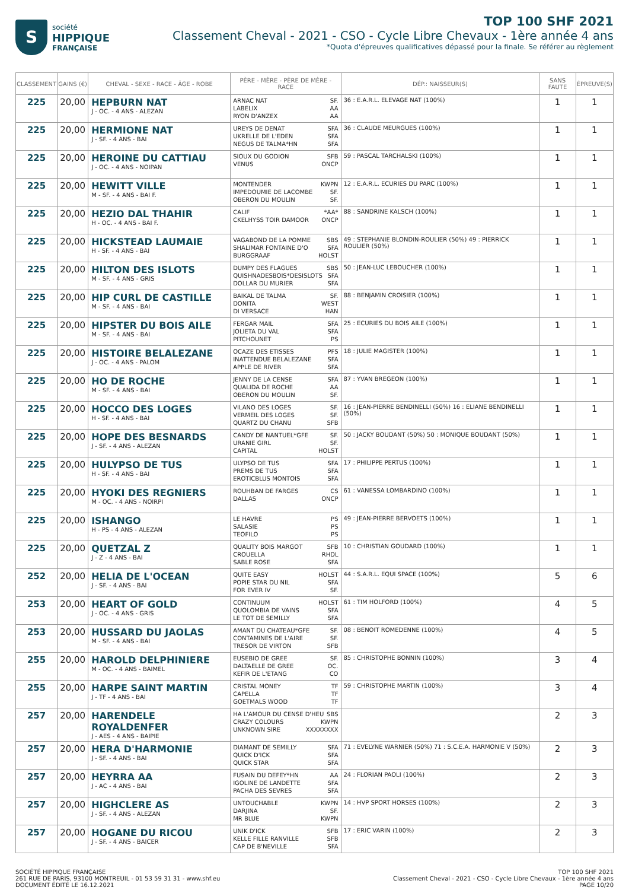S
société
HIPPIQUE
FRANÇAISE
TOP 100 SHF 2021
Classement Cheval - 2021 - CSO - Cycle Libre Chevaux - 1ère année 4 ans
*Quota d'épreuves qualificatives dépassé pour la finale. Se référer au règlement
| CLASSEMENT | GAINS (€) | CHEVAL - SEXE - RACE - ÂGE - ROBE | PÈRE - MÈRE - PÈRE DE MÈRE - RACE | DÉP.: NAISSEUR(S) | SANS FAUTE | ÉPREUVE(S) |
| --- | --- | --- | --- | --- | --- | --- |
| 225 | 20,00 | HEPBURN NAT J - OC. - 4 ANS - ALEZAN | ARNAC NAT SF. LABELIX AA RYON D'ANZEX AA | 36 : E.A.R.L. ELEVAGE NAT (100%) | 1 | 1 |
| 225 | 20,00 | HERMIONE NAT J - SF. - 4 ANS - BAI | UREYS DE DENAT SFA UKRELLE DE L'EDEN SFA NEGUS DE TALMA*HN SFA | 36 : CLAUDE MEURGUES (100%) | 1 | 1 |
| 225 | 20,00 | HEROINE DU CATTIAU J - OC. - 4 ANS - NOIPAN | SIOUX DU GODION SFB VENUS ONCP | 59 : PASCAL TARCHALSKI (100%) | 1 | 1 |
| 225 | 20,00 | HEWITT VILLE M - SF. - 4 ANS - BAI F. | MONTENDER KWPN IMPEDOUMIE DE LACOMBE SF. OBERON DU MOULIN SF. | 12 : E.A.R.L. ECURIES DU PARC (100%) | 1 | 1 |
| 225 | 20,00 | HEZIO DAL THAHIR H - OC. - 4 ANS - BAI F. | CALIF *AA* CKELHYSS TOIR DAMOOR ONCP | 88 : SANDRINE KALSCH (100%) | 1 | 1 |
| 225 | 20,00 | HICKSTEAD LAUMAIE H - SF. - 4 ANS - BAI | VAGABOND DE LA POMME SBS SHALIMAR FONTAINE D'O SFA BURGGRAAF HOLST | 49 : STEPHANIE BLONDIN-ROULIER (50%) 49 : PIERRICK ROULIER (50%) | 1 | 1 |
| 225 | 20,00 | HILTON DES ISLOTS M - SF. - 4 ANS - GRIS | DUMPY DES FLAGUES SBS QUISHNADESBOIS*DESISLOTS SFA DOLLAR DU MURIER SFA | 50 : JEAN-LUC LEBOUCHER (100%) | 1 | 1 |
| 225 | 20,00 | HIP CURL DE CASTILLE M - SF. - 4 ANS - BAI | BAIKAL DE TALMA SF. DONITA WEST DI VERSACE HAN | 88 : BENJAMIN CROISIER (100%) | 1 | 1 |
| 225 | 20,00 | HIPSTER DU BOIS AILE M - SF. - 4 ANS - BAI | FERGAR MAIL SFA JOLIETA DU VAL SFA PITCHOUNET PS | 25 : ECURIES DU BOIS AILE (100%) | 1 | 1 |
| 225 | 20,00 | HISTOIRE BELALEZANE J - OC. - 4 ANS - PALOM | OCAZE DES ETISSES PFS INATTENDUE BELALEZANE SFA APPLE DE RIVER SFA | 18 : JULIE MAGISTER (100%) | 1 | 1 |
| 225 | 20,00 | HO DE ROCHE M - SF. - 4 ANS - BAI | JENNY DE LA CENSE SFA QUALIDA DE ROCHE AA OBERON DU MOULIN SF. | 87 : YVAN BREGEON (100%) | 1 | 1 |
| 225 | 20,00 | HOCCO DES LOGES H - SF. - 4 ANS - BAI | VILANO DES LOGES SF. VERMEIL DES LOGES SF. QUARTZ DU CHANU SFB | 16 : JEAN-PIERRE BENDINELLI (50%) 16 : ELIANE BENDINELLI (50%) | 1 | 1 |
| 225 | 20,00 | HOPE DES BESNARDS J - SF. - 4 ANS - ALEZAN | CANDY DE NANTUEL*GFE SF. URANIE GIRL SF. CAPITAL HOLST | 50 : JACKY BOUDANT (50%) 50 : MONIQUE BOUDANT (50%) | 1 | 1 |
| 225 | 20,00 | HULYPSO DE TUS H - SF. - 4 ANS - BAI | ULYPSO DE TUS SFA PREMS DE TUS SFA EROTICBLUS MONTOIS SFA | 17 : PHILIPPE PERTUS (100%) | 1 | 1 |
| 225 | 20,00 | HYOKI DES REGNIERS M - OC. - 4 ANS - NOIRPI | ROUHBAN DE FARGES CS DALLAS ONCP | 61 : VANESSA LOMBARDINO (100%) | 1 | 1 |
| 225 | 20,00 | ISHANGO H - PS - 4 ANS - ALEZAN | LE HAVRE PS SALASIE PS TEOFILO PS | 49 : JEAN-PIERRE BERVOETS (100%) | 1 | 1 |
| 225 | 20,00 | QUETZAL Z J - Z - 4 ANS - BAI | QUALITY BOIS MARGOT SFB CROUELLA RHDL SABLE ROSE SFA | 10 : CHRISTIAN GOUDARD (100%) | 1 | 1 |
| 252 | 20,00 | HELIA DE L'OCEAN J - SF. - 4 ANS - BAI | QUITE EASY HOLST POPIE STAR DU NIL SFA FOR EVER IV SF. | 44 : S.A.R.L. EQUI SPACE (100%) | 5 | 6 |
| 253 | 20,00 | HEART OF GOLD J - OC. - 4 ANS - GRIS | CONTINUUM HOLST QUOLOMBIA DE VAINS SFA LE TOT DE SEMILLY SFA | 61 : TIM HOLFORD (100%) | 4 | 5 |
| 253 | 20,00 | HUSSARD DU JAOLAS M - SF. - 4 ANS - BAI | AMANT DU CHATEAU*GFE SF. CONTAMINES DE L'AIRE SF. TRESOR DE VIRTON SFB | 08 : BENOIT ROMEDENNE (100%) | 4 | 5 |
| 255 | 20,00 | HAROLD DELPHINIERE M - OC. - 4 ANS - BAIMEL | EUSEBIO DE GREE SF. DALTAELLE DE GREE OC. KEFIR DE L'ETANG CO | 85 : CHRISTOPHE BONNIN (100%) | 3 | 4 |
| 255 | 20,00 | HARPE SAINT MARTIN J - TF - 4 ANS - BAI | CRISTAL MONEY TF CAPELLA TF GOETMALS WOOD TF | 59 : CHRISTOPHE MARTIN (100%) | 3 | 4 |
| 257 | 20,00 | HARENDELE ROYALDENFER J - AES - 4 ANS - BAIPIE | HA L'AMOUR DU CENSE D'HEU SBS CRAZY COLOURS KWPN UNKNOWN SIRE XXXXXXXX | | 2 | 3 |
| 257 | 20,00 | HERA D'HARMONIE J - SF. - 4 ANS - BAI | DIAMANT DE SEMILLY SFA QUICK D'ICK SFA QUICK STAR SFA | 71 : EVELYNE WARNIER (50%) 71 : S.C.E.A. HARMONIE V (50%) | 2 | 3 |
| 257 | 20,00 | HEYRRA AA J - AC - 4 ANS - BAI | FUSAIN DU DEFEY*HN AA IGOLINE DE LANDETTE SFA PACHA DES SEVRES SFA | 24 : FLORIAN PAOLI (100%) | 2 | 3 |
| 257 | 20,00 | HIGHCLERE AS J - SF. - 4 ANS - ALEZAN | UNTOUCHABLE KWPN DARJINA SF. MR BLUE KWPN | 14 : HVP SPORT HORSES (100%) | 2 | 3 |
| 257 | 20,00 | HOGANE DU RICOU J - SF. - 4 ANS - BAICER | UNIK D'ICK SFB KELLE FILLE RANVILLE SFB CAP DE B'NEVILLE SFA | 17 : ERIC VARIN (100%) | 2 | 3 |
SOCIÉTÉ HIPPIQUE FRANÇAISE
261 RUE DE PARIS, 93100 MONTREUIL - 01 53 59 31 31 - www.shf.eu
DOCUMENT ÉDITÉ LE 16.12.2021
TOP 100 SHF 2021
Classement Cheval - 2021 - CSO - Cycle Libre Chevaux - 1ère année 4 ans
PAGE 10/20